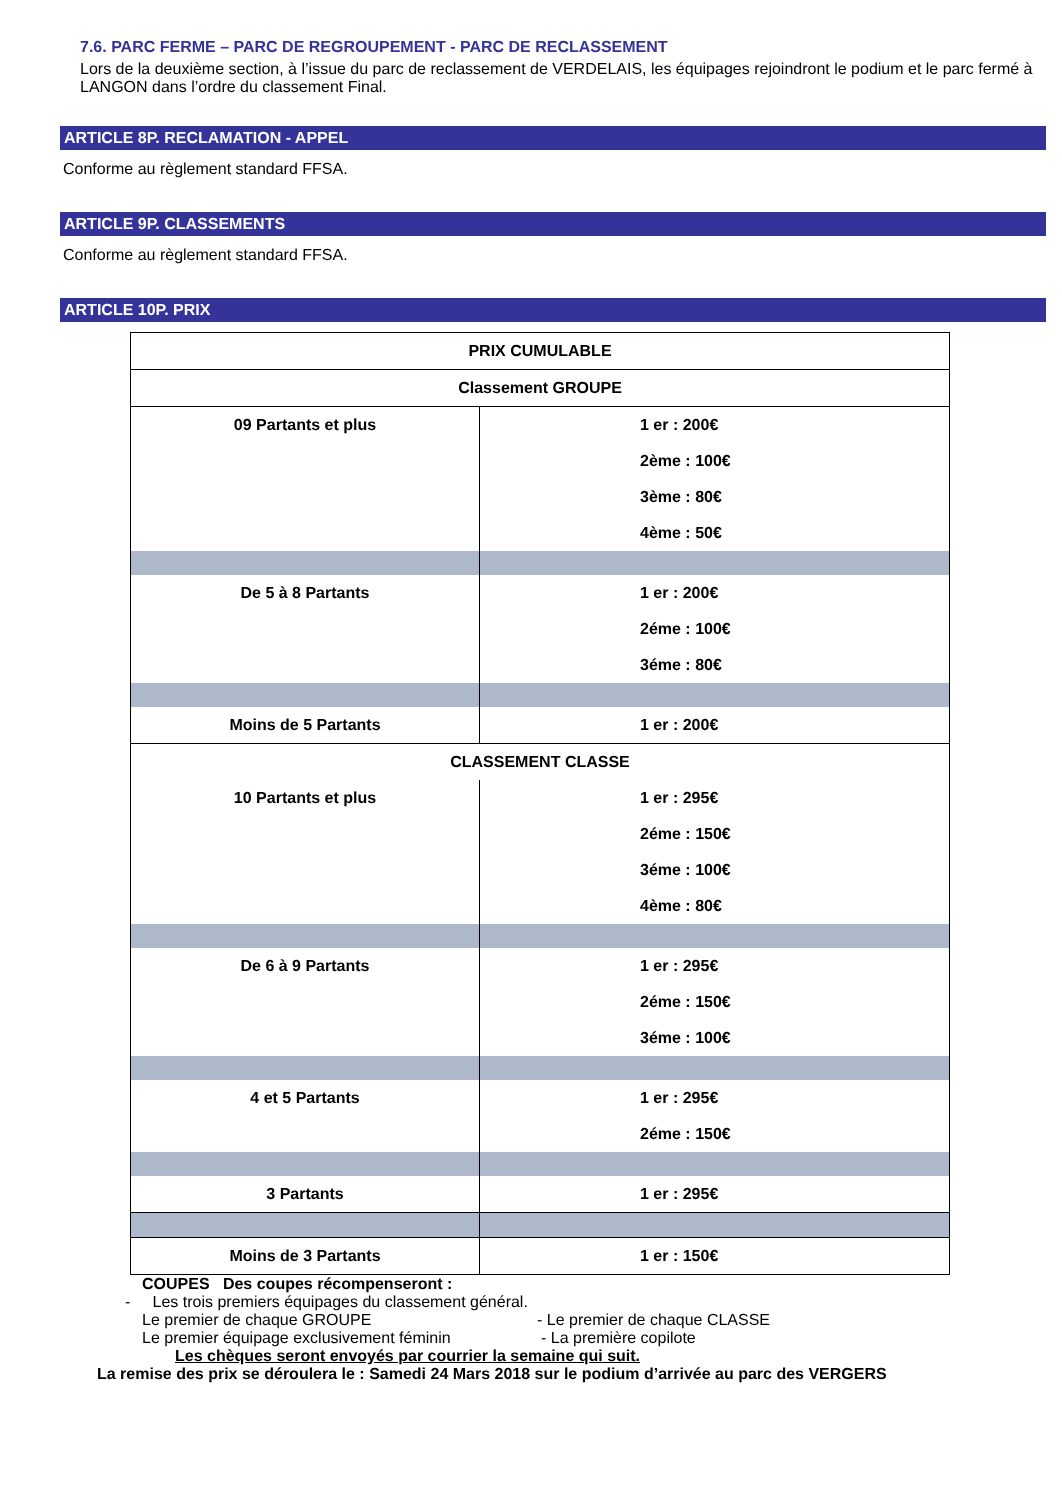7.6. PARC FERME – PARC DE REGROUPEMENT - PARC DE RECLASSEMENT
Lors de la deuxième section, à l’issue du parc de reclassement de VERDELAIS, les équipages rejoindront le podium et le parc fermé à LANGON dans l’ordre du classement Final.
ARTICLE 8P. RECLAMATION - APPEL
Conforme au règlement standard FFSA.
ARTICLE 9P. CLASSEMENTS
Conforme au règlement standard FFSA.
ARTICLE 10P. PRIX
| PRIX CUMULABLE | |
| Classement GROUPE | |
| 09 Partants et plus | 1 er : 200€ |
| | 2ème : 100€ |
| | 3ème : 80€ |
| | 4ème : 50€ |
| De 5 à 8 Partants | 1 er : 200€ |
| | 2éme : 100€ |
| | 3éme : 80€ |
| Moins de 5 Partants | 1 er : 200€ |
| CLASSEMENT CLASSE | |
| 10 Partants et plus | 1 er : 295€ |
| | 2éme : 150€ |
| | 3éme : 100€ |
| | 4ème : 80€ |
| De 6 à 9 Partants | 1 er : 295€ |
| | 2éme : 150€ |
| | 3éme : 100€ |
| 4 et 5 Partants | 1 er : 295€ |
| | 2éme : 150€ |
| 3 Partants | 1 er : 295€ |
| Moins de 3 Partants | 1 er : 150€ |
COUPES Des coupes récompenseront :
- Les trois premiers équipages du classement général.
Le premier de chaque GROUPE - Le premier de chaque CLASSE
Le premier équipage exclusivement féminin - La première copilote
Les chèques seront envoyés par courrier la semaine qui suit.
La remise des prix se déroulera le : Samedi 24 Mars 2018 sur le podium d’arrivée au parc des VERGERS